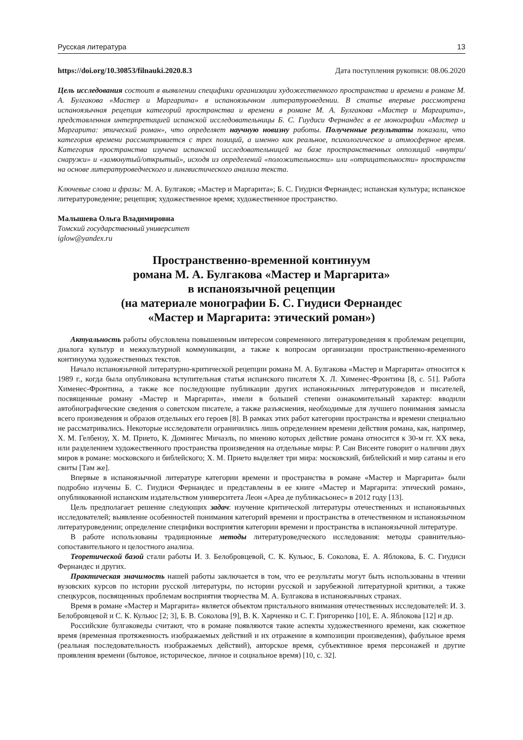Русская литература 13
https://doi.org/10.30853/filnauki.2020.8.3 Дата поступления рукописи: 08.06.2020
Цель исследования состоит в выявлении специфики организации художественного пространства и времени в романе М. А. Булгакова «Мастер и Маргарита» в испаноязычном литературоведении. В статье впервые рассмотрена испаноязычная рецепция категорий пространства и времени в романе М. А. Булгакова «Мастер и Маргарита», представленная интерпретацией испанской исследовательницы Б. С. Гиудиси Фернандес в ее монографии «Мастер и Маргарита: этический роман», что определяет научную новизну работы. Полученные результаты показали, что категория времени рассматривается с трех позиций, а именно как реальное, психологическое и атмосферное время. Категория пространства изучена испанской исследовательницей на базе пространственных оппозиций «внутри/снаружи» и «замкнутый/открытый», исходя из определений «положительности» или «отрицательности» пространств на основе литературоведческого и лингвистического анализа текста.
Ключевые слова и фразы: М. А. Булгаков; «Мастер и Маргарита»; Б. С. Гиудиси Фернандес; испанская культура; испанское литературоведение; рецепция; художественное время; художественное пространство.
Малышева Ольга Владимировна
Томский государственный университет
iglow@yandex.ru
Пространственно-временной континуум
романа М. А. Булгакова «Мастер и Маргарита»
в испаноязычной рецепции
(на материале монографии Б. С. Гиудиси Фернандес
«Мастер и Маргарита: этический роман»)
Актуальность работы обусловлена повышенным интересом современного литературоведения к проблемам рецепции, диалога культур и межкультурной коммуникации, а также к вопросам организации пространственно-временного континуума художественных текстов.
Начало испаноязычной литературно-критической рецепции романа М. А. Булгакова «Мастер и Маргарита» относится к 1989 г., когда была опубликована вступительная статья испанского писателя Х. Л. Хименес-Фронтина [8, с. 51]. Работа Хименес-Фронтина, а также все последующие публикации других испаноязычных литературоведов и писателей, посвященные роману «Мастер и Маргарита», имели в большей степени ознакомительный характер: вводили автобиографические сведения о советском писателе, а также разъяснения, необходимые для лучшего понимания замысла всего произведения и образов отдельных его героев [8]. В рамках этих работ категории пространства и времени специально не рассматривались. Некоторые исследователи ограничились лишь определением времени действия романа, как, например, Х. М. Гелбензу, Х. М. Прието, К. Домингес Мичаэль, по мнению которых действие романа относится к 30-м гг. XX века, или разделением художественного пространства произведения на отдельные миры: Р. Сан Висенте говорит о наличии двух миров в романе: московского и библейского; Х. М. Прието выделяет три мира: московский, библейский и мир сатаны и его свиты [Там же].
Впервые в испаноязычной литературе категории времени и пространства в романе «Мастер и Маргарита» были подробно изучены Б. С. Гиудиси Фернандес и представлены в ее книге «Мастер и Маргарита: этический роман», опубликованной испанским издательством университета Леон «Ареа де публикасьонес» в 2012 году [13].
Цель предполагает решение следующих задач: изучение критической литературы отечественных и испаноязычных исследователей; выявление особенностей понимания категорий времени и пространства в отечественном и испаноязычном литературоведении; определение специфики восприятия категории времени и пространства в испаноязычной литературе.
В работе использованы традиционные методы литературоведческого исследования: методы сравнительно-сопоставительного и целостного анализа.
Теоретической базой стали работы И. З. Белобровцевой, С. К. Кульюс, Б. Соколова, Е. А. Яблокова, Б. С. Гиудиси Фернандес и других.
Практическая значимость нашей работы заключается в том, что ее результаты могут быть использованы в чтении вузовских курсов по истории русской литературы, по истории русской и зарубежной литературной критики, а также спецкурсов, посвященных проблемам восприятия творчества М. А. Булгакова в испаноязычных странах.
Время в романе «Мастер и Маргарита» является объектом пристального внимания отечественных исследователей: И. З. Белобровцевой и С. К. Кульюс [2; 3], Б. В. Соколова [9], В. К. Харченко и С. Г. Григоренко [10], Е. А. Яблокова [12] и др.
Российские булгаковеды считают, что в романе появляются такие аспекты художественного времени, как сюжетное время (временная протяженность изображаемых действий и их отражение в композиции произведения), фабульное время (реальная последовательность изображаемых действий), авторское время, субъективное время персонажей и другие проявления времени (бытовое, историческое, личное и социальное время) [10, с. 32].